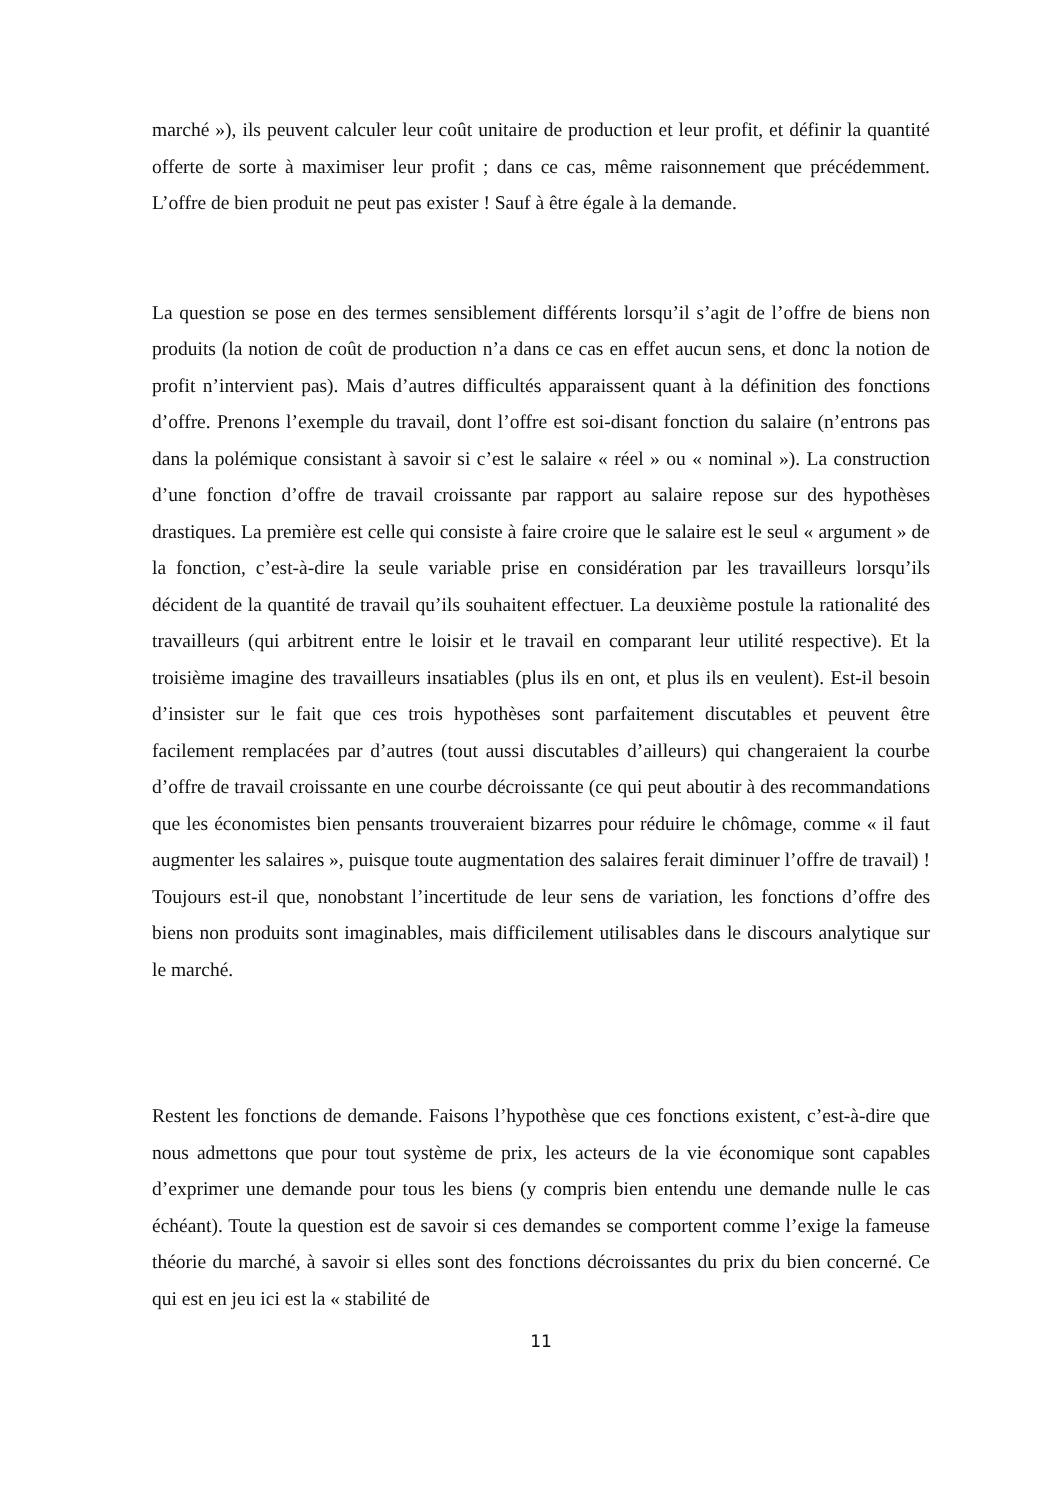marché »), ils peuvent calculer leur coût unitaire de production et leur profit, et définir la quantité offerte de sorte à maximiser leur profit ; dans ce cas, même raisonnement que précédemment. L’offre de bien produit ne peut pas exister ! Sauf à être égale à la demande.
La question se pose en des termes sensiblement différents lorsqu’il s’agit de l’offre de biens non produits (la notion de coût de production n’a dans ce cas en effet aucun sens, et donc la notion de profit n’intervient pas). Mais d’autres difficultés apparaissent quant à la définition des fonctions d’offre. Prenons l’exemple du travail, dont l’offre est soi-disant fonction du salaire (n’entrons pas dans la polémique consistant à savoir si c’est le salaire « réel » ou « nominal »). La construction d’une fonction d’offre de travail croissante par rapport au salaire repose sur des hypothèses drastiques. La première est celle qui consiste à faire croire que le salaire est le seul « argument » de la fonction, c’est-à-dire la seule variable prise en considération par les travailleurs lorsqu’ils décident de la quantité de travail qu’ils souhaitent effectuer. La deuxième postule la rationalité des travailleurs (qui arbitrent entre le loisir et le travail en comparant leur utilité respective). Et la troisième imagine des travailleurs insatiables (plus ils en ont, et plus ils en veulent). Est-il besoin d’insister sur le fait que ces trois hypothèses sont parfaitement discutables et peuvent être facilement remplacées par d’autres (tout aussi discutables d’ailleurs) qui changeraient la courbe d’offre de travail croissante en une courbe décroissante (ce qui peut aboutir à des recommandations que les économistes bien pensants trouveraient bizarres pour réduire le chômage, comme « il faut augmenter les salaires », puisque toute augmentation des salaires ferait diminuer l’offre de travail) ! Toujours est-il que, nonobstant l’incertitude de leur sens de variation, les fonctions d’offre des biens non produits sont imaginables, mais difficilement utilisables dans le discours analytique sur le marché.
Restent les fonctions de demande. Faisons l’hypothèse que ces fonctions existent, c’est-à-dire que nous admettons que pour tout système de prix, les acteurs de la vie économique sont capables d’exprimer une demande pour tous les biens (y compris bien entendu une demande nulle le cas échéant). Toute la question est de savoir si ces demandes se comportent comme l’exige la fameuse théorie du marché, à savoir si elles sont des fonctions décroissantes du prix du bien concerné. Ce qui est en jeu ici est la « stabilité de
11